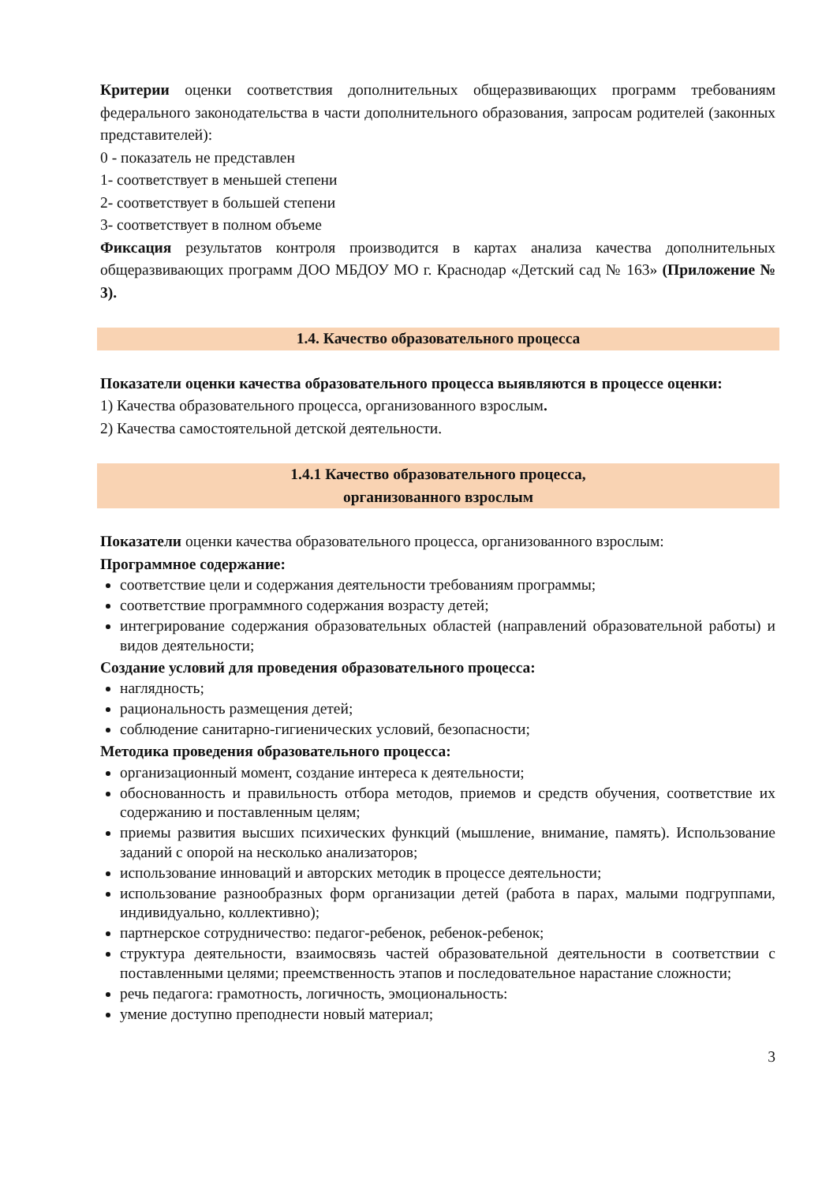Критерии оценки соответствия дополнительных общеразвивающих программ требованиям федерального законодательства в части дополнительного образования, запросам родителей (законных представителей):
0 - показатель не представлен
1- соответствует в меньшей степени
2- соответствует в большей степени
3- соответствует в полном объеме
Фиксация результатов контроля производится в картах анализа качества дополнительных общеразвивающих программ ДОО МБДОУ МО г. Краснодар «Детский сад № 163» (Приложение № 3).
1.4. Качество образовательного процесса
Показатели оценки качества образовательного процесса выявляются в процессе оценки:
1) Качества образовательного процесса, организованного взрослым.
2) Качества самостоятельной детской деятельности.
1.4.1 Качество образовательного процесса,
организованного взрослым
Показатели оценки качества образовательного процесса, организованного взрослым:
Программное содержание:
соответствие цели и содержания деятельности требованиям программы;
соответствие программного содержания возрасту детей;
интегрирование содержания образовательных областей (направлений образовательной работы) и видов деятельности;
Создание условий для проведения образовательного процесса:
наглядность;
рациональность размещения детей;
соблюдение санитарно-гигиенических условий, безопасности;
Методика проведения образовательного процесса:
организационный момент, создание интереса к деятельности;
обоснованность и правильность отбора методов, приемов и средств обучения, соответствие их содержанию и поставленным целям;
приемы развития высших психических функций (мышление, внимание, память). Использование заданий с опорой на несколько анализаторов;
использование инноваций и авторских методик в процессе деятельности;
использование разнообразных форм организации детей (работа в парах, малыми подгруппами, индивидуально, коллективно);
партнерское сотрудничество: педагог-ребенок, ребенок-ребенок;
структура деятельности, взаимосвязь частей образовательной деятельности в соответствии с поставленными целями; преемственность этапов и последовательное нарастание сложности;
речь педагога: грамотность, логичность, эмоциональность:
умение доступно преподнести новый материал;
3